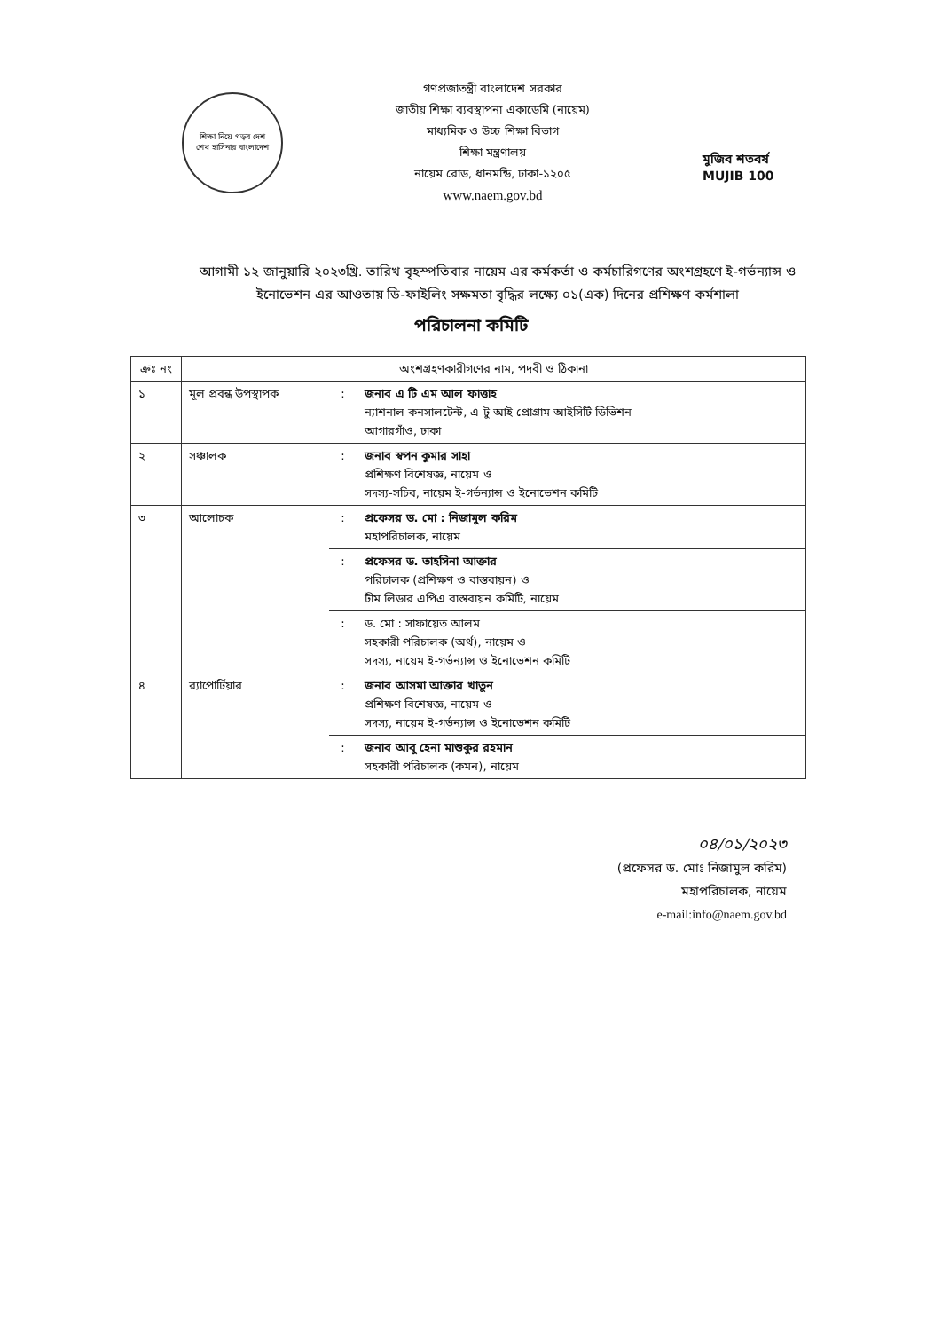শিক্ষা নিয়ে গড়ব দেশ
শেখ হাসিনার বাংলাদেশ
গণপ্রজাতন্ত্রী বাংলাদেশ সরকার
জাতীয় শিক্ষা ব্যবস্থাপনা একাডেমি (নায়েম)
মাধ্যমিক ও উচ্চ শিক্ষা বিভাগ
শিক্ষা মন্ত্রণালয়
নায়েম রোড, ধানমন্ডি, ঢাকা-১২০৫
www.naem.gov.bd
মুজিব শতবর্ষ MUJIB 100
আগামী ১২ জানুয়ারি ২০২৩খ্রি. তারিখ বৃহস্পতিবার নায়েম এর কর্মকর্তা ও কর্মচারিগণের অংশগ্রহণে ই-গর্ভন্যান্স ও ইনোভেশন এর আওতায় ডি-ফাইলিং সক্ষমতা বৃদ্ধির লক্ষ্যে ০১(এক) দিনের প্রশিক্ষণ কর্মশালা
পরিচালনা কমিটি
| ক্রঃ নং | অংশগ্রহণকারীগণের নাম, পদবী ও ঠিকানা | | |
| --- | --- | --- | --- |
| ১ | মূল প্রবন্ধ উপস্থাপক | : | জনাব এ টি এম আল ফাত্তাহ ন্যাশনাল কনসালটেন্ট, এ টু আই প্রোগ্রাম আইসিটি ডিভিশন আগারগাঁও, ঢাকা |
| ২ | সঞ্চালক | : | জনাব স্বপন কুমার সাহা প্রশিক্ষণ বিশেষজ্ঞ, নায়েম ও সদস্য-সচিব, নায়েম ই-গর্ভন্যান্স ও ইনোভেশন কমিটি |
| ৩ | আলোচক | : | প্রফেসর ড. মো : নিজামুল করিম মহাপরিচালক, নায়েম |
| | | : | প্রফেসর ড. তাহসিনা আক্তার পরিচালক (প্রশিক্ষণ ও বাস্তবায়ন) ও টীম লিডার এপিএ বাস্তবায়ন কমিটি, নায়েম |
| | | : | ড. মো : সাফায়েত আলম সহকারী পরিচালক (অর্থ), নায়েম ও সদস্য, নায়েম ই-গর্ভন্যান্স ও ইনোভেশন কমিটি |
| ৪ | র‌্যাপোর্টিয়ার | : | জনাব আসমা আক্তার খাতুন প্রশিক্ষণ বিশেষজ্ঞ, নায়েম ও সদস্য, নায়েম ই-গর্ভন্যান্স ও ইনোভেশন কমিটি |
| | | : | জনাব আবু হেনা মাশুকুর রহমান সহকারী পরিচালক (কমন), নায়েম |
০৪/০১/২০২৩
(প্রফেসর ড. মোঃ নিজামুল করিম)
মহাপরিচালক, নায়েম
e-mail:info@naem.gov.bd